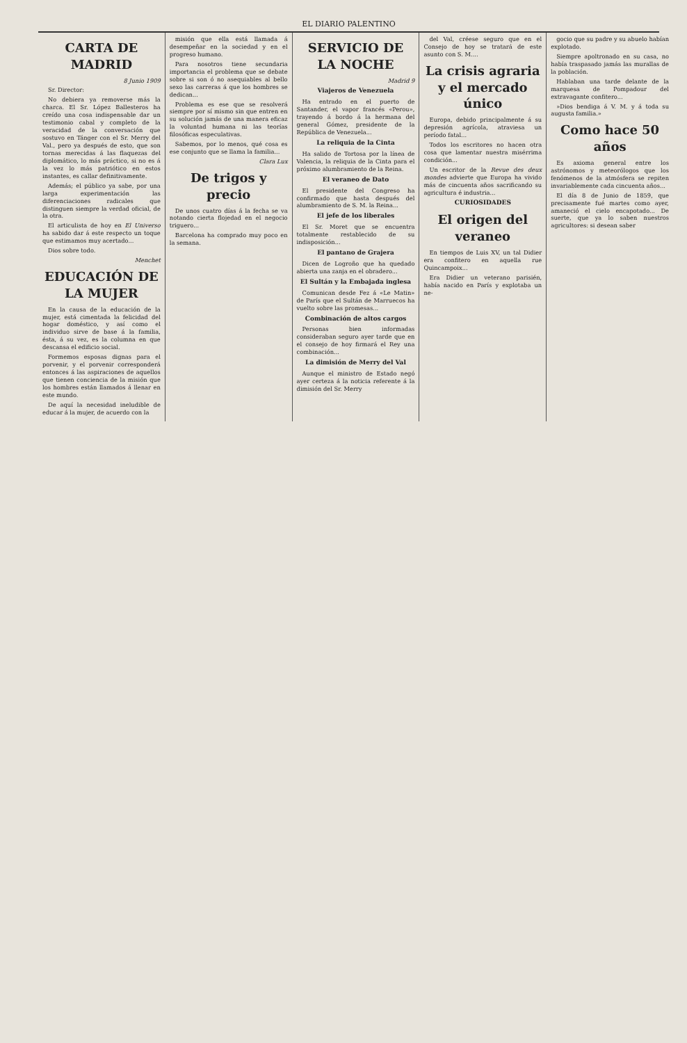EL DIARIO PALENTINO
CARTA DE MADRID
8 Junio 1909
Sr. Director:
No debiera ya removerse más la charca. El Sr. López Ballesteros ha creído una cosa indispensable dar un testimonio cabal y completo de la veracidad de la conversación que sostuvo en Tánger con el Sr. Merry del Val., pero ya después de esto, que son tornas merecidas á las flaquezas del diplomático, lo más práctico, si no es á la vez lo más patriótico en estos instantes, es callar definitivamente.
Además; el público ya sabe, por una larga experimentación las diferenciaciones radicales que distinguen siempre la verdad oficial, de la otra.
El articulista de hoy en El Universo ha sabido dar á este respecto un toque que estimamos muy acertado...
Dios sobre todo.
Menchet
EDUCACIÓN DE LA MUJER
En la causa de la educación de la mujer, está cimentada la felicidad del hogar doméstico, y así como el individuo sirve de base á la familia, ésta, á su vez, es la columna en que descansa el edificio social.
Formemos esposas dignas para el porvenir, y el porvenir corresponderá entonces á las aspiraciones de aquellos que tienen conciencia de la misión que los hombres están llamados á llenar en este mundo.
De aquí la necesidad ineludible de educar á la mujer, de acuerdo con la
misión que ella está llamada á desempeñar en la sociedad y en el progreso humano.
Para nosotros tiene secundaria importancia el problema que se debate sobre si son ó no asequiables al bello sexo las carreras á que los hombres se dedican...
Problema es ese que se resolverá siempre por sí mismo sin que entren en su solución jamás de una manera eficaz la voluntad humana ni las teorías filosóficas especulativas.
Sabemos, por lo menos, qué cosa es ese conjunto que se llama la familia...
Clara Lux
De trigos y precio
De unos cuatro días á la fecha se va notando cierta flojedad en el negocio triguero...
Barcelona ha comprado muy poco en la semana.
SERVICIO DE LA NOCHE
Madrid 9
Viajeros de Venezuela
Ha entrado en el puerto de Santander, el vapor francés «Perou», trayendo á bordo á la hermana del general Gómez, presidente de la República de Venezuela...
La reliquia de la Cinta
Ha salido de Tortosa por la línea de Valencia, la reliquia de la Cinta para el próximo alumbramiento de la Reina.
El veraneo de Dato
El presidente del Congreso ha confirmado que hasta después del alumbramiento de S. M. la Reina...
El jefe de los liberales
El Sr. Moret que se encuentra totalmente restablecido de su indisposición...
El pantano de Grajera
Dicen de Logroño que ha quedado abierta una zanja en el obradero...
El Sultán y la Embajada inglesa
Comunican desde Fez á «Le Matin» de París que el Sultán de Marruecos ha vuelto sobre las promesas...
Combinación de altos cargos
Personas bien informadas consideraban seguro ayer tarde que en el consejo de hoy firmará el Rey una combinación...
La dimisión de Merry del Val
Aunque el ministro de Estado negó ayer certeza á la noticia referente á la dimisión del Sr. Merry
del Val, créese seguro que en el Consejo de hoy se tratará de este asunto con S. M....
La crisis agraria y el mercado único
Europa, debido principalmente á su depresión agrícola, atraviesa un período fatal...
Todos los escritores no hacen otra cosa que lamentar nuestra misérrima condición...
Un escritor de la Revue des deux mondes advierte que Europa ha vivido más de cincuenta años sacrificando su agricultura é industria...
CURIOSIDADES
El origen del veraneo
En tiempos de Luis XV, un tal Didier era confitero en aquella rue Quincampoix...
Era Didier un veterano parisién, había nacido en París y explotaba un ne-
gocio que su padre y su abuelo habían explotado.
Siempre apoltronado en su casa, no había traspasado jamás las murallas de la población.
Hablaban una tarde delante de la marquesa de Pompadour del extravagante confitero...
»Dios bendiga á V. M. y á toda su augusta familia.»
Como hace 50 años
Es axioma general entre los astrónomos y meteorólogos que los fenómenos de la atmósfera se repiten invariablemente cada cincuenta años...
El día 8 de Junio de 1859, que precisamente fué martes como ayer, amaneció el cielo encapotado... De suerte, que ya lo saben nuestros agricultores: si desean saber